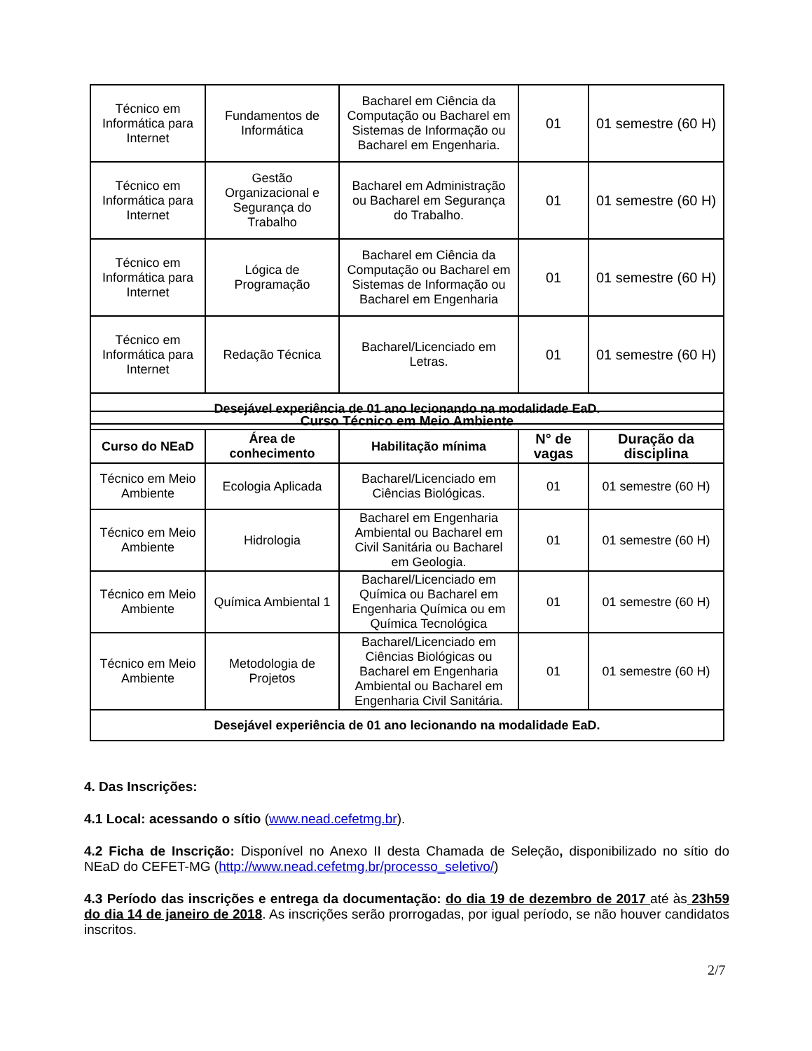| Técnico em Informática para Internet | Fundamentos de Informática | Bacharel em Ciência da Computação ou Bacharel em Sistemas de Informação ou Bacharel em Engenharia. | 01 | 01 semestre (60 H) |
| Técnico em Informática para Internet | Gestão Organizacional e Segurança do Trabalho | Bacharel em Administração ou Bacharel em Segurança do Trabalho. | 01 | 01 semestre (60 H) |
| Técnico em Informática para Internet | Lógica de Programação | Bacharel em Ciência da Computação ou Bacharel em Sistemas de Informação ou Bacharel em Engenharia | 01 | 01 semestre (60 H) |
| Técnico em Informática para Internet | Redação Técnica | Bacharel/Licenciado em Letras. | 01 | 01 semestre (60 H) |
| Desejável experiência de 01 ano lecionando na modalidade EaD. | | | | |
| Curso Técnico em Meio Ambiente | | | | |
| --- | --- | --- | --- | --- |
| Curso do NEaD | Área de conhecimento | Habilitação mínima | N° de vagas | Duração da disciplina |
| Técnico em Meio Ambiente | Ecologia Aplicada | Bacharel/Licenciado em Ciências Biológicas. | 01 | 01 semestre (60 H) |
| Técnico em Meio Ambiente | Hidrologia | Bacharel em Engenharia Ambiental ou Bacharel em Civil Sanitária ou Bacharel em Geologia. | 01 | 01 semestre (60 H) |
| Técnico em Meio Ambiente | Química Ambiental 1 | Bacharel/Licenciado em Química ou Bacharel em Engenharia Química ou em Química Tecnológica | 01 | 01 semestre (60 H) |
| Técnico em Meio Ambiente | Metodologia de Projetos | Bacharel/Licenciado em Ciências Biológicas ou Bacharel em Engenharia Ambiental ou Bacharel em Engenharia Civil Sanitária. | 01 | 01 semestre (60 H) |
| Desejável experiência de 01 ano lecionando na modalidade EaD. | | | | |
4. Das Inscrições:
4.1 Local: acessando o sítio (www.nead.cefetmg.br).
4.2 Ficha de Inscrição: Disponível no Anexo II desta Chamada de Seleção, disponibilizado no sítio do NEaD do CEFET-MG (http://www.nead.cefetmg.br/processo_seletivo/)
4.3 Período das inscrições e entrega da documentação: do dia 19 de dezembro de 2017 até às 23h59 do dia 14 de janeiro de 2018. As inscrições serão prorrogadas, por igual período, se não houver candidatos inscritos.
2/7